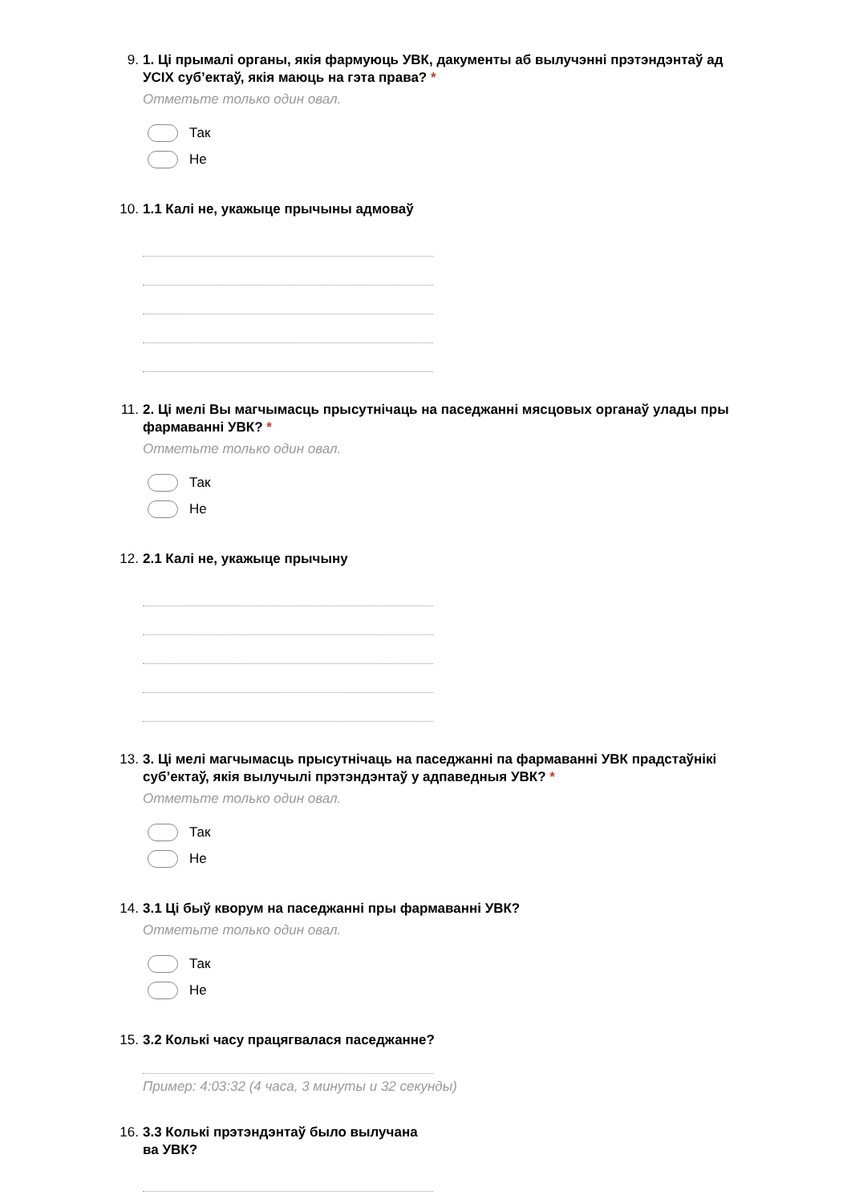9. 1. Ці прымалі органы, якія фармуюць УВК, дакументы аб вылучэнні прэтэндэнтаў ад УСІХ суб’ектаў, якія маюць на гэта права? *
Отметьте только один овал.
Так
Не
10. 1.1 Калі не, укажыце прычыны адмоваў
11. 2. Ці мелі Вы магчымасць прысутнічаць на паседжанні мясцовых органаў улады пры фармаванні УВК? *
Отметьте только один овал.
Так
Не
12. 2.1 Калі не, укажыце прычыну
13. 3. Ці мелі магчымасць прысутнічаць на паседжанні па фармаванні УВК прадстаўнікі суб’ектаў, якія вылучылі прэтэндэнтаў у адпаведныя УВК? *
Отметьте только один овал.
Так
Не
14. 3.1 Ці быў кворум на паседжанні пры фармаванні УВК?
Отметьте только один овал.
Так
Не
15. 3.2 Колькі часу працягвалася паседжанне?
Пример: 4:03:32 (4 часа, 3 минуты и 32 секунды)
16. 3.3 Колькі прэтэндэнтаў было вылучана
ва УВК?